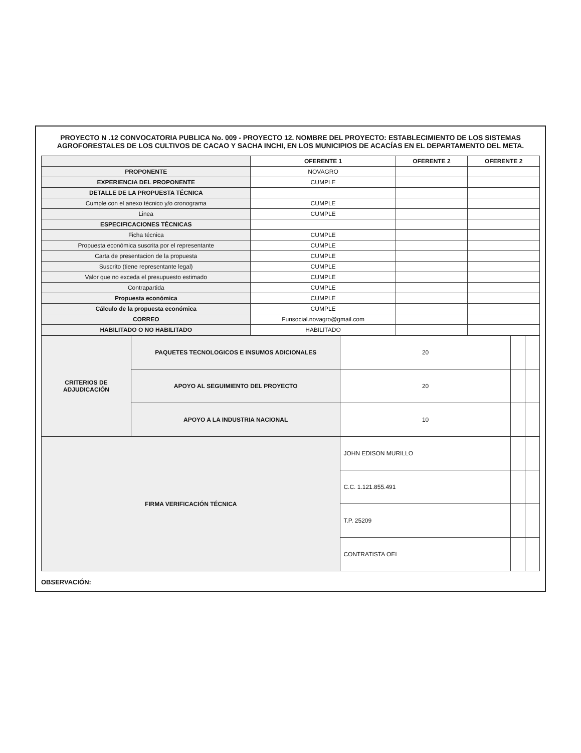PROYECTO N .12 CONVOCATORIA PUBLICA No. 009 - PROYECTO 12. NOMBRE DEL PROYECTO: ESTABLECIMIENTO DE LOS SISTEMAS AGROFORESTALES DE LOS CULTIVOS DE CACAO Y SACHA INCHI, EN LOS MUNICIPIOS DE ACACÍAS EN EL DEPARTAMENTO DEL META.
| | OFERENTE 1 | OFERENTE 2 | OFERENTE 2 |
| --- | --- | --- | --- |
| PROPONENTE | NOVAGRO | | |
| EXPERIENCIA DEL PROPONENTE | CUMPLE | | |
| DETALLE DE LA PROPUESTA TÉCNICA | | | |
| Cumple con el anexo técnico y/o cronograma | CUMPLE | | |
| Linea | CUMPLE | | |
| ESPECIFICACIONES TÉCNICAS | | | |
| Ficha técnica | CUMPLE | | |
| Propuesta económica suscrita por el representante | CUMPLE | | |
| Carta de presentacion de la propuesta | CUMPLE | | |
| Suscrito (tiene representante legal) | CUMPLE | | |
| Valor que no exceda el presupuesto estimado | CUMPLE | | |
| Contrapartida | CUMPLE | | |
| Propuesta económica | CUMPLE | | |
| Cálculo de la propuesta económica | CUMPLE | | |
| CORREO | Funsocial.novagro@gmail.com | | |
| HABILITADO O NO HABILITADO | HABILITADO | | |
| CRITERIOS DE ADJUDICACIÓN | PAQUETES TECNOLOGICOS E INSUMOS ADICIONALES | 20 | | |
| | APOYO AL SEGUIMIENTO DEL PROYECTO | 20 | | |
| | APOYO A LA INDUSTRIA NACIONAL | 10 | | |
| FIRMA VERIFICACIÓN TÉCNICA | | JOHN EDISON MURILLO | | |
| | | C.C. 1.121.855.491 | | |
| | | T.P. 25209 | | |
| | | CONTRATISTA OEI | | |
OBSERVACIÓN: